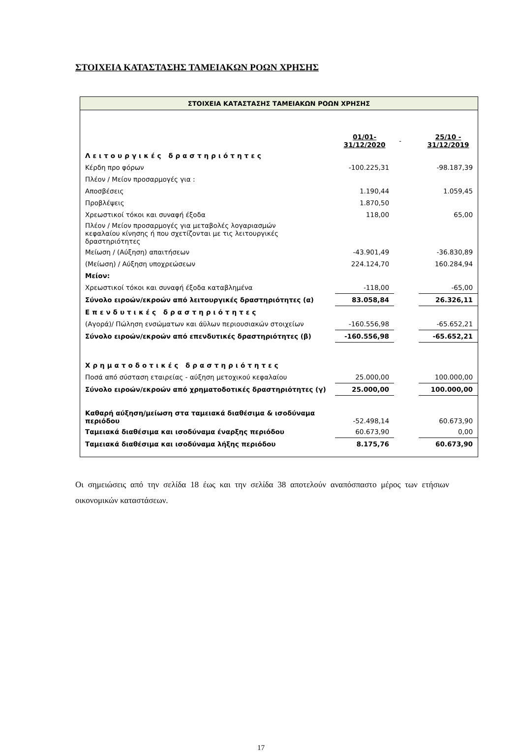ΣΤΟΙΧΕΙΑ ΚΑΤΑΣΤΑΣΗΣ ΤΑΜΕΙΑΚΩΝ ΡΟΩΝ ΧΡΗΣΗΣ
| ΣΤΟΙΧΕΙΑ ΚΑΤΑΣΤΑΣΗΣ ΤΑΜΕΙΑΚΩΝ ΡΟΩΝ ΧΡΗΣΗΣ | | | |
| | 01/01- 31/12/2020 | - | 25/10 - 31/12/2019 |
| Λειτουργικές δραστηριότητες | | | |
| Κέρδη προ φόρων | -100.225,31 | | -98.187,39 |
| Πλέον / Μείον προσαρμογές για : | | | |
| Αποσβέσεις | 1.190,44 | | 1.059,45 |
| Προβλέψεις | 1.870,50 | | |
| Χρεωστικοί τόκοι και συναφή έξοδα | 118,00 | | 65,00 |
| Πλέον / Μείον προσαρμογές για μεταβολές λογαριασμών κεφαλαίου κίνησης ή που σχετίζονται με τις λειτουργικές δραστηριότητες | | | |
| Μείωση / (Αύξηση) απαιτήσεων | -43.901,49 | | -36.830,89 |
| (Μείωση) / Αύξηση υποχρεώσεων | 224.124,70 | | 160.284,94 |
| Μείον: | | | |
| Χρεωστικοί τόκοι και συναφή έξοδα καταβλημένα | -118,00 | | -65,00 |
| Σύνολο ειροών/εκροών από λειτουργικές δραστηριότητες (α) | 83.058,84 | | 26.326,11 |
| Επενδυτικές δραστηριότητες | | | |
| (Αγορά)/ Πώληση ενσώματων και άϋλων περιουσιακών στοιχείων | -160.556,98 | | -65.652,21 |
| Σύνολο ειροών/εκροών από επενδυτικές δραστηριότητες (β) | -160.556,98 | | -65.652,21 |
| Χρηματοδοτικές δραστηριότητες | | | |
| Ποσά από σύσταση εταιρείας - αύξηση μετοχικού κεφαλαίου | 25.000,00 | | 100.000,00 |
| Σύνολο ειροών/εκροών από χρηματοδοτικές δραστηριότητες (γ) | 25.000,00 | | 100.000,00 |
| Καθαρή αύξηση/μείωση στα ταμειακά διαθέσιμα & ισοδύναμα περιόδου | -52.498,14 | | 60.673,90 |
| Ταμειακά διαθέσιμα και ισοδύναμα έναρξης περιόδου | 60.673,90 | | 0,00 |
| Ταμειακά διαθέσιμα και ισοδύναμα λήξης περιόδου | 8.175,76 | | 60.673,90 |
Οι σημειώσεις από την σελίδα 18 έως και την σελίδα 38 αποτελούν αναπόσπαστο μέρος των ετήσιων οικονομικών καταστάσεων.
17